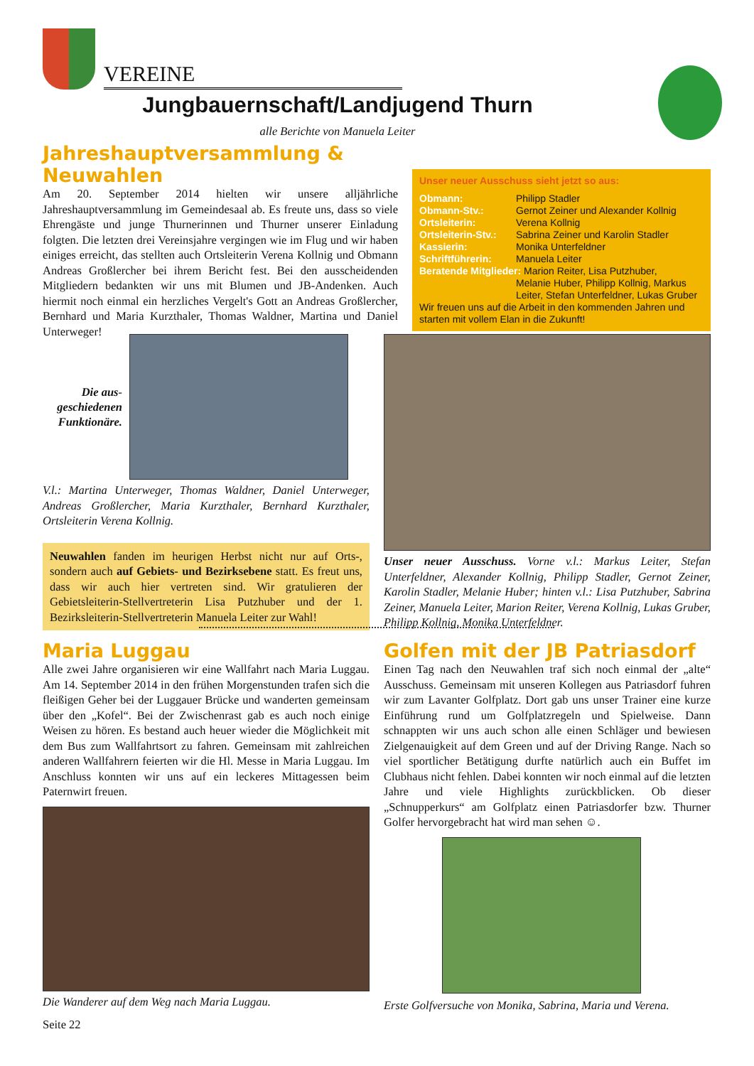VEREINE
Jungbauernschaft/Landjugend Thurn
alle Berichte von Manuela Leiter
Jahreshauptversammlung & Neuwahlen
Am 20. September 2014 hielten wir unsere alljährliche Jahreshauptversammlung im Gemeindesaal ab. Es freute uns, dass so viele Ehrengäste und junge Thurnerinnen und Thurner unserer Einladung folgten. Die letzten drei Vereinsjahre vergingen wie im Flug und wir haben einiges erreicht, das stellten auch Ortsleiterin Verena Kollnig und Obmann Andreas Großlercher bei ihrem Bericht fest. Bei den ausscheidenden Mitgliedern bedankten wir uns mit Blumen und JB-Andenken. Auch hiermit noch einmal ein herzliches Vergelt's Gott an Andreas Großlercher, Bernhard und Maria Kurzthaler, Thomas Waldner, Martina und Daniel Unterweger!
Unser neuer Ausschuss sieht jetzt so aus:
Obmann: Philipp Stadler
Obmann-Stv.: Gernot Zeiner und Alexander Kollnig
Ortsleiterin: Verena Kollnig
Ortsleiterin-Stv.: Sabrina Zeiner und Karolin Stadler
Kassierin: Monika Unterfeldner
Schriftführerin: Manuela Leiter
Beratende Mitglieder: Marion Reiter, Lisa Putzhuber,
Melanie Huber, Philipp Kollnig, Markus
Leiter, Stefan Unterfeldner, Lukas Gruber
Wir freuen uns auf die Arbeit in den kommenden Jahren und starten mit vollem Elan in die Zukunft!
Die aus-
geschiedenen
Funktionäre.
V.l.: Martina Unterweger, Thomas Waldner, Daniel Unterweger, Andreas Großlercher, Maria Kurzthaler, Bernhard Kurzthaler, Ortsleiterin Verena Kollnig.
Neuwahlen fanden im heurigen Herbst nicht nur auf Orts-, sondern auch auf Gebiets- und Bezirksebene statt. Es freut uns, dass wir auch hier vertreten sind. Wir gratulieren der Gebietsleiterin-Stellvertreterin Lisa Putzhuber und der 1. Bezirksleiterin-Stellvertreterin Manuela Leiter zur Wahl!
Unser neuer Ausschuss. Vorne v.l.: Markus Leiter, Stefan Unterfeldner, Alexander Kollnig, Philipp Stadler, Gernot Zeiner, Karolin Stadler, Melanie Huber; hinten v.l.: Lisa Putzhuber, Sabrina Zeiner, Manuela Leiter, Marion Reiter, Verena Kollnig, Lukas Gruber, Philipp Kollnig, Monika Unterfeldner.
Maria Luggau
Alle zwei Jahre organisieren wir eine Wallfahrt nach Maria Luggau. Am 14. September 2014 in den frühen Morgenstunden trafen sich die fleißigen Geher bei der Luggauer Brücke und wanderten gemeinsam über den „Kofel“. Bei der Zwischenrast gab es auch noch einige Weisen zu hören. Es bestand auch heuer wieder die Möglichkeit mit dem Bus zum Wallfahrtsort zu fahren. Gemeinsam mit zahlreichen anderen Wallfahrern feierten wir die Hl. Messe in Maria Luggau. Im Anschluss konnten wir uns auf ein leckeres Mittagessen beim Paternwirt freuen.
Die Wanderer auf dem Weg nach Maria Luggau.
Seite 22
Golfen mit der JB Patriasdorf
Einen Tag nach den Neuwahlen traf sich noch einmal der „alte“ Ausschuss. Gemeinsam mit unseren Kollegen aus Patriasdorf fuhren wir zum Lavanter Golfplatz. Dort gab uns unser Trainer eine kurze Einführung rund um Golfplatzregeln und Spielweise. Dann schnappten wir uns auch schon alle einen Schläger und bewiesen Zielgenauigkeit auf dem Green und auf der Driving Range. Nach so viel sportlicher Betätigung durfte natürlich auch ein Buffet im Clubhaus nicht fehlen. Dabei konnten wir noch einmal auf die letzten Jahre und viele Highlights zurückblicken. Ob dieser „Schnupperkurs“ am Golfplatz einen Patriasdorfer bzw. Thurner Golfer hervorgebracht hat wird man sehen ☺.
Erste Golfversuche von Monika, Sabrina, Maria und Verena.